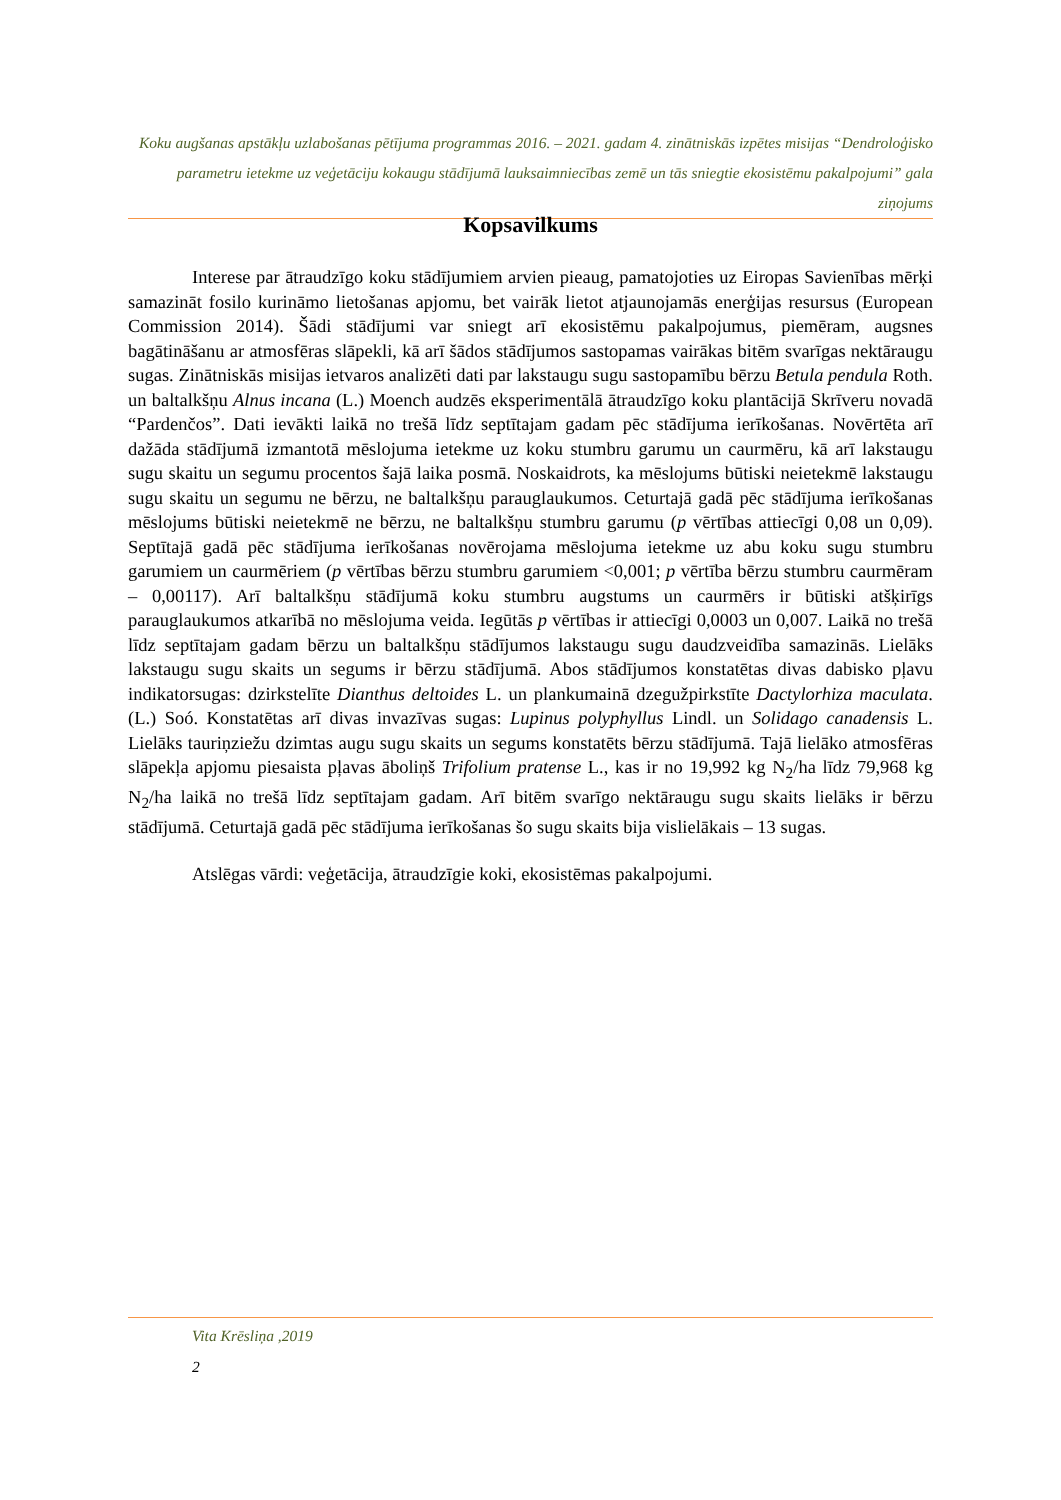Koku augšanas apstākļu uzlabošanas pētījuma programmas 2016. – 2021. gadam 4. zinātniskās izpētes misijas “Dendroloģisko parametru ietekme uz veģetāciju kokaugu stādījumā lauksaimniecības zemē un tās sniegtie ekosistēmu pakalpojumi” gala ziņojums
Kopsavilkums
Interese par ātraudzīgo koku stādījumiem arvien pieaug, pamatojoties uz Eiropas Savienības mērķi samazināt fosilo kurināmo lietošanas apjomu, bet vairāk lietot atjaunojamās enerģijas resursus (European Commission 2014). Šādi stādījumi var sniegt arī ekosistēmu pakalpojumus, piemēram, augsnes bagātināšanu ar atmosfēras slāpekli, kā arī šādos stādījumos sastopamas vairākas bitēm svarīgas nektāraugu sugas. Zinātniskās misijas ietvaros analizēti dati par lakstaugu sugu sastopamību bērzu Betula pendula Roth. un baltalkšņu Alnus incana (L.) Moench audzēs eksperimentālā ātraudzīgo koku plantācijā Skrīveru novadā “Pardenčos”. Dati ievākti laikā no trešā līdz septītajam gadam pēc stādījuma ierīkošanas. Novērtēta arī dažāda stādījumā izmantotā mēslojuma ietekme uz koku stumbru garumu un caurmēru, kā arī lakstaugu sugu skaitu un segumu procentos šajā laika posmā. Noskaidrots, ka mēslojums būtiski neietekmē lakstaugu sugu skaitu un segumu ne bērzu, ne baltalkšņu parauglaukumos. Ceturtajā gadā pēc stādījuma ierīkošanas mēslojums būtiski neietekmē ne bērzu, ne baltalkšņu stumbru garumu (p vērtības attiecīgi 0,08 un 0,09). Septītajā gadā pēc stādījuma ierīkošanas novērojama mēslojuma ietekme uz abu koku sugu stumbru garumiem un caurmēriem (p vērtības bērzu stumbru garumiem <0,001; p vērtība bērzu stumbru caurmēram – 0,00117). Arī baltalkšņu stādījumā koku stumbru augstums un caurmērs ir būtiski atšķirīgs parauglaukumos atkarībā no mēslojuma veida. Iegūtās p vērtības ir attiecīgi 0,0003 un 0,007. Laikā no trešā līdz septītajam gadam bērzu un baltalkšņu stādījumos lakstaugu sugu daudzveidība samazinās. Lielāks lakstaugu sugu skaits un segums ir bērzu stādījumā. Abos stādījumos konstatētas divas dabisko pļavu indikatorsugas: dzirkstelīte Dianthus deltoides L. un plankumainā dzegužpirkstīte Dactylorhiza maculata. (L.) Soó. Konstatētas arī divas invazīvas sugas: Lupinus polyphyllus Lindl. un Solidago canadensis L. Lielāks tauriņziežu dzimtas augu sugu skaits un segums konstatēts bērzu stādījumā. Tajā lielāko atmosfēras slāpekļa apjomu piesaista pļavas āboliņš Trifolium pratense L., kas ir no 19,992 kg N<sub>2</sub>/ha līdz 79,968 kg N<sub>2</sub>/ha laikā no trešā līdz septītajam gadam. Arī bitēm svarīgo nektāraugu sugu skaits lielāks ir bērzu stādījumā. Ceturtajā gadā pēc stādījuma ierīkošanas šo sugu skaits bija vislielākais – 13 sugas.
Atslēgas vārdi: veģetācija, ātraudzīgie koki, ekosistēmas pakalpojumi.
Vita Krēsliņa ,2019
2